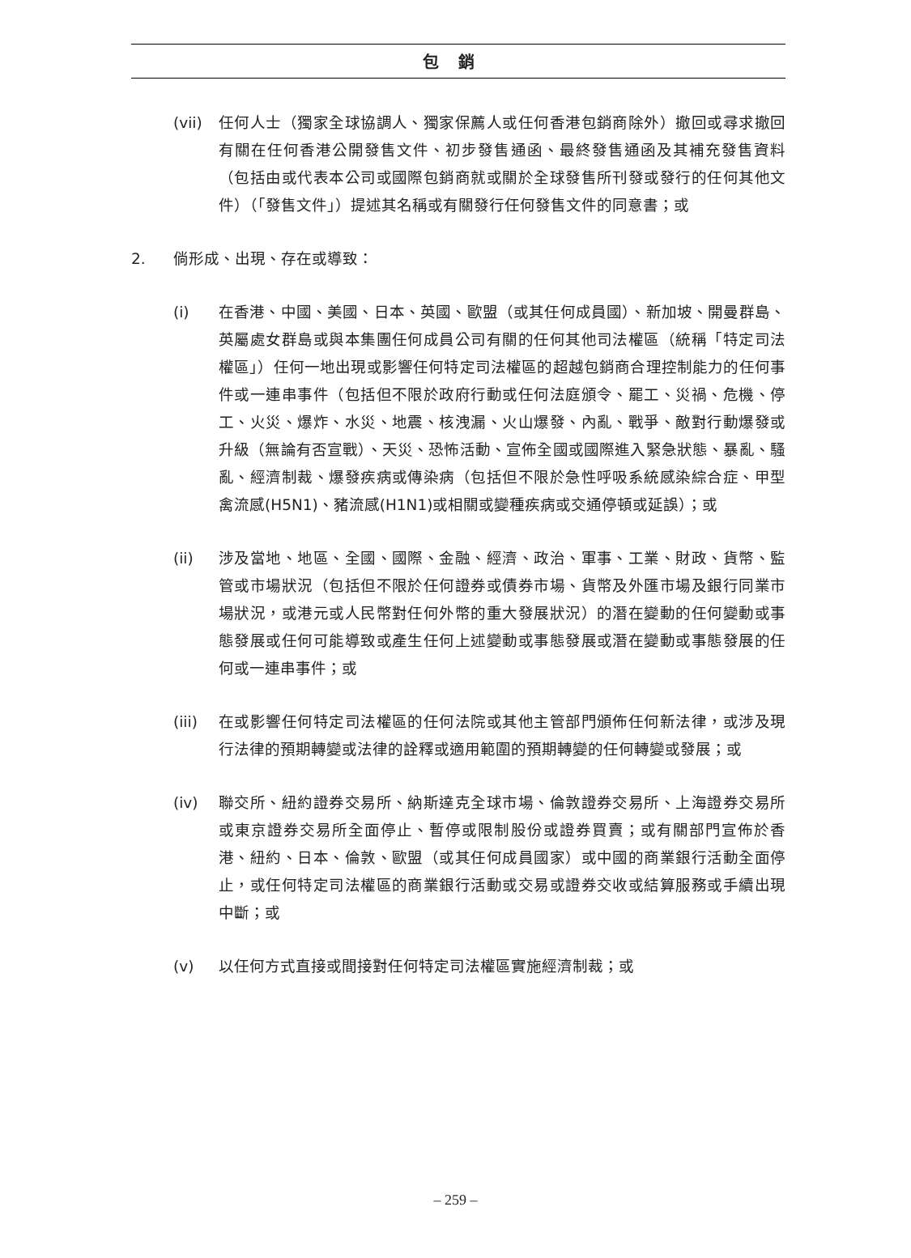包銷
(vii) 任何人士（獨家全球協調人、獨家保薦人或任何香港包銷商除外）撤回或尋求撤回有關在任何香港公開發售文件、初步發售通函、最終發售通函及其補充發售資料（包括由或代表本公司或國際包銷商就或關於全球發售所刊發或發行的任何其他文件）（「發售文件」）提述其名稱或有關發行任何發售文件的同意書；或
2. 倘形成、出現、存在或導致：
(i) 在香港、中國、美國、日本、英國、歐盟（或其任何成員國）、新加坡、開曼群島、英屬處女群島或與本集團任何成員公司有關的任何其他司法權區（統稱「特定司法權區」）任何一地出現或影響任何特定司法權區的超越包銷商合理控制能力的任何事件或一連串事件（包括但不限於政府行動或任何法庭頒令、罷工、災禍、危機、停工、火災、爆炸、水災、地震、核洩漏、火山爆發、內亂、戰爭、敵對行動爆發或升級（無論有否宣戰）、天災、恐怖活動、宣佈全國或國際進入緊急狀態、暴亂、騷亂、經濟制裁、爆發疾病或傳染病（包括但不限於急性呼吸系統感染綜合症、甲型禽流感(H5N1)、豬流感(H1N1)或相關或變種疾病或交通停頓或延誤）；或
(ii) 涉及當地、地區、全國、國際、金融、經濟、政治、軍事、工業、財政、貨幣、監管或市場狀況（包括但不限於任何證券或債券市場、貨幣及外匯市場及銀行同業市場狀況，或港元或人民幣對任何外幣的重大發展狀況）的潛在變動的任何變動或事態發展或任何可能導致或產生任何上述變動或事態發展或潛在變動或事態發展的任何或一連串事件；或
(iii) 在或影響任何特定司法權區的任何法院或其他主管部門頒佈任何新法律，或涉及現行法律的預期轉變或法律的詮釋或適用範圍的預期轉變的任何轉變或發展；或
(iv) 聯交所、紐約證券交易所、納斯達克全球市場、倫敦證券交易所、上海證券交易所或東京證券交易所全面停止、暫停或限制股份或證券買賣；或有關部門宣佈於香港、紐約、日本、倫敦、歐盟（或其任何成員國家）或中國的商業銀行活動全面停止，或任何特定司法權區的商業銀行活動或交易或證券交收或結算服務或手續出現中斷；或
(v) 以任何方式直接或間接對任何特定司法權區實施經濟制裁；或
– 259 –